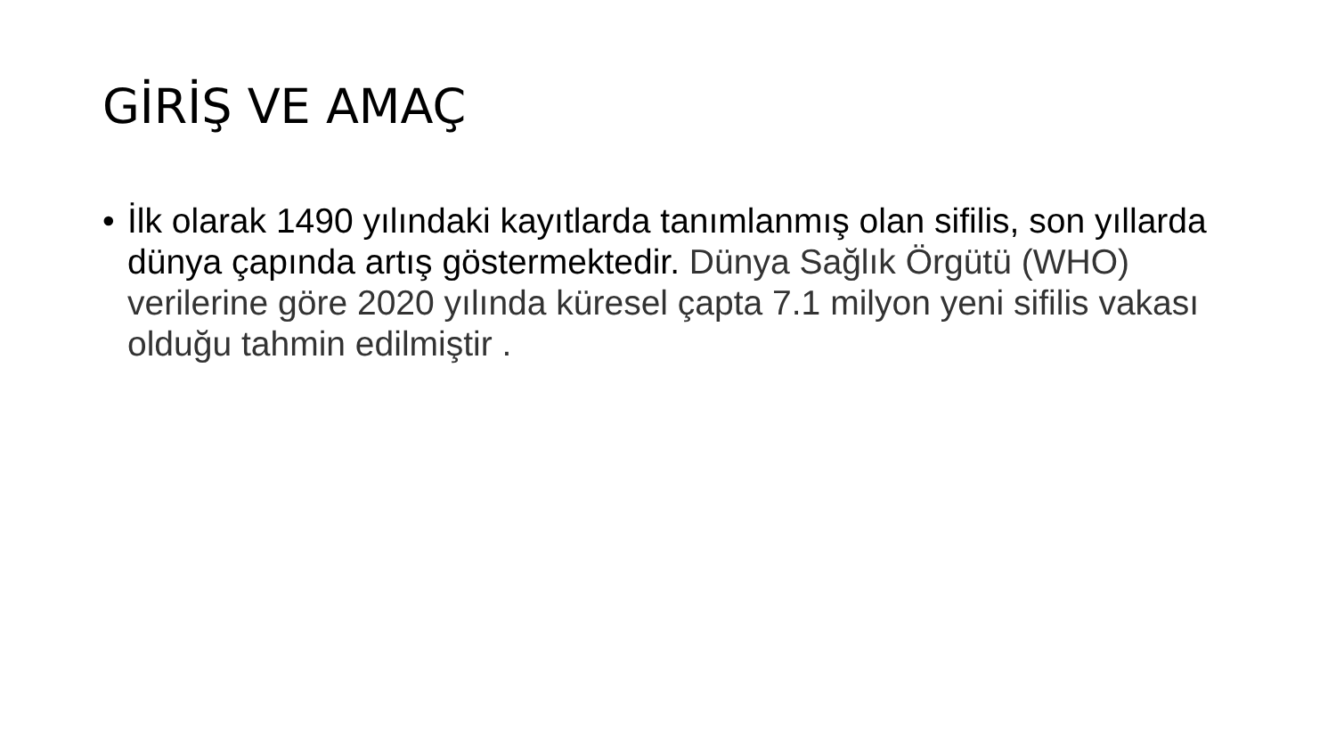GİRİŞ VE AMAÇ
• İlk olarak 1490 yılındaki kayıtlarda tanımlanmış olan sifilis, son yıllarda dünya çapında artış göstermektedir. Dünya Sağlık Örgütü (WHO) verilerine göre 2020 yılında küresel çapta 7.1 milyon yeni sifilis vakası olduğu tahmin edilmiştir .